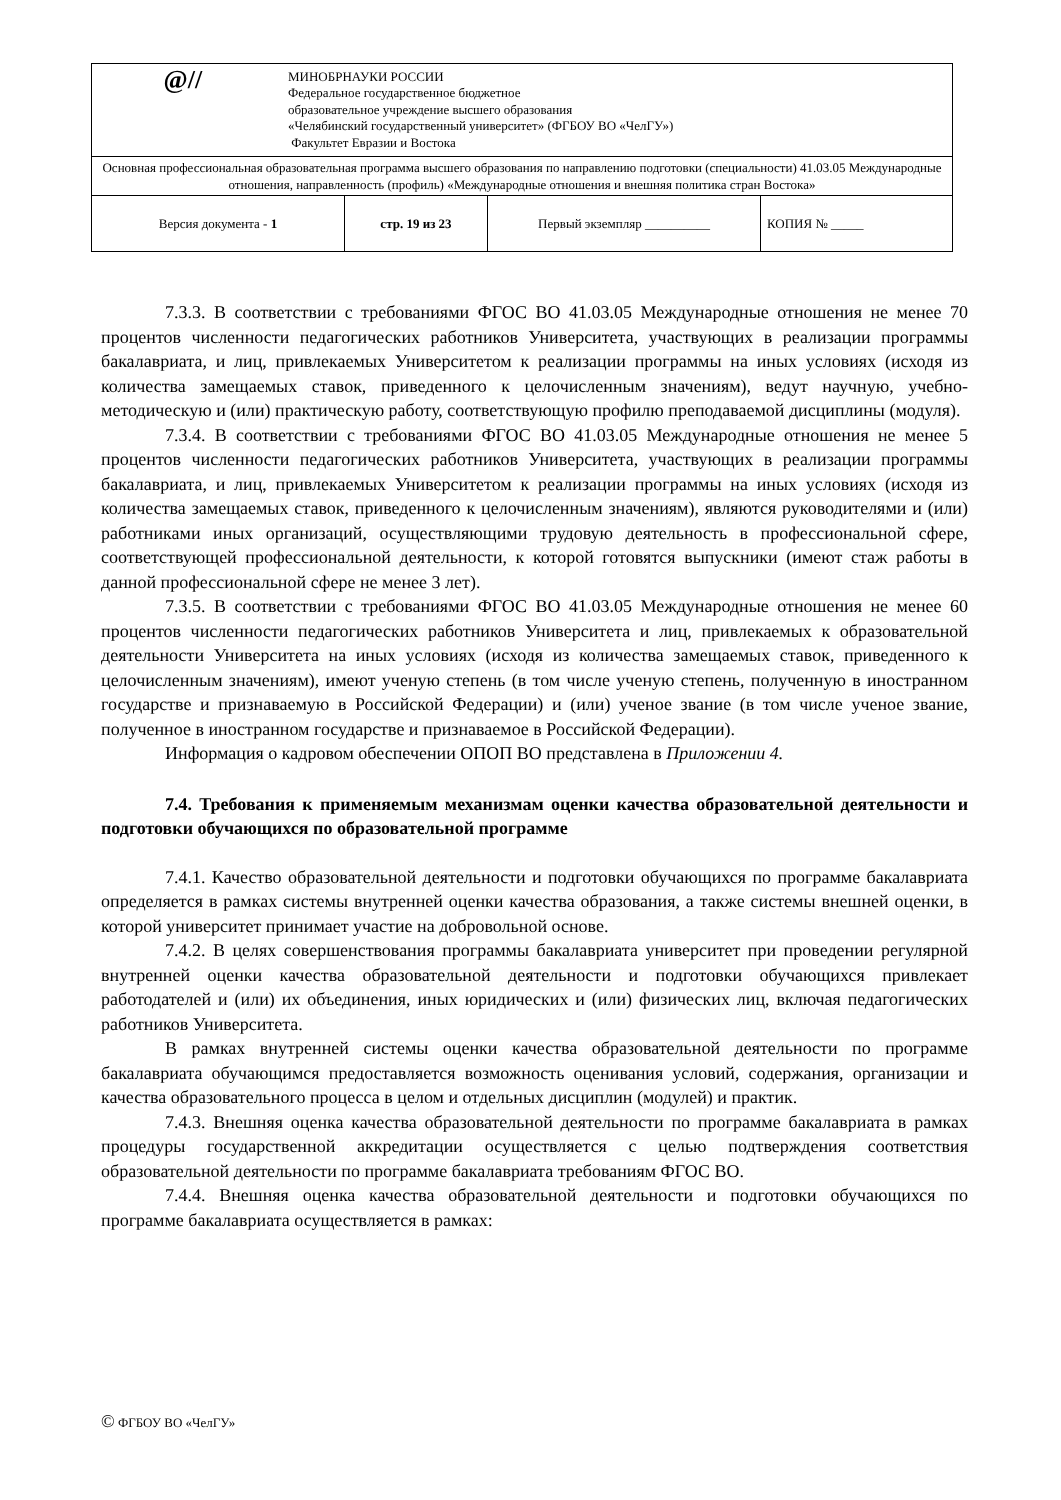| @// МИНОБРНАУКИ РОССИИ Федеральное государственное бюджетное образовательное учреждение высшего образования «Челябинский государственный университет» (ФГБОУ ВО «ЧелГУ») Факультет Евразии и Востока | | | |
| Основная профессиональная образовательная программа высшего образования по направлению подготовки (специальности) 41.03.05 Международные отношения, направленность (профиль) «Международные отношения и внешняя политика стран Востока» | | | |
| Версия документа - 1 | стр. 19 из 23 | Первый экземпляр __________ | КОПИЯ № _____ |
7.3.3. В соответствии с требованиями ФГОС ВО 41.03.05 Международные отношения не менее 70 процентов численности педагогических работников Университета, участвующих в реализации программы бакалавриата, и лиц, привлекаемых Университетом к реализации программы на иных условиях (исходя из количества замещаемых ставок, приведенного к целочисленным значениям), ведут научную, учебно-методическую и (или) практическую работу, соответствующую профилю преподаваемой дисциплины (модуля).
7.3.4. В соответствии с требованиями ФГОС ВО 41.03.05 Международные отношения не менее 5 процентов численности педагогических работников Университета, участвующих в реализации программы бакалавриата, и лиц, привлекаемых Университетом к реализации программы на иных условиях (исходя из количества замещаемых ставок, приведенного к целочисленным значениям), являются руководителями и (или) работниками иных организаций, осуществляющими трудовую деятельность в профессиональной сфере, соответствующей профессиональной деятельности, к которой готовятся выпускники (имеют стаж работы в данной профессиональной сфере не менее 3 лет).
7.3.5. В соответствии с требованиями ФГОС ВО 41.03.05 Международные отношения не менее 60 процентов численности педагогических работников Университета и лиц, привлекаемых к образовательной деятельности Университета на иных условиях (исходя из количества замещаемых ставок, приведенного к целочисленным значениям), имеют ученую степень (в том числе ученую степень, полученную в иностранном государстве и признаваемую в Российской Федерации) и (или) ученое звание (в том числе ученое звание, полученное в иностранном государстве и признаваемое в Российской Федерации).
Информация о кадровом обеспечении ОПОП ВО представлена в Приложении 4.
7.4. Требования к применяемым механизмам оценки качества образовательной деятельности и подготовки обучающихся по образовательной программе
7.4.1. Качество образовательной деятельности и подготовки обучающихся по программе бакалавриата определяется в рамках системы внутренней оценки качества образования, а также системы внешней оценки, в которой университет принимает участие на добровольной основе.
7.4.2. В целях совершенствования программы бакалавриата университет при проведении регулярной внутренней оценки качества образовательной деятельности и подготовки обучающихся привлекает работодателей и (или) их объединения, иных юридических и (или) физических лиц, включая педагогических работников Университета.
В рамках внутренней системы оценки качества образовательной деятельности по программе бакалавриата обучающимся предоставляется возможность оценивания условий, содержания, организации и качества образовательного процесса в целом и отдельных дисциплин (модулей) и практик.
7.4.3. Внешняя оценка качества образовательной деятельности по программе бакалавриата в рамках процедуры государственной аккредитации осуществляется с целью подтверждения соответствия образовательной деятельности по программе бакалавриата требованиям ФГОС ВО.
7.4.4. Внешняя оценка качества образовательной деятельности и подготовки обучающихся по программе бакалавриата осуществляется в рамках:
© ФГБОУ ВО «ЧелГУ»